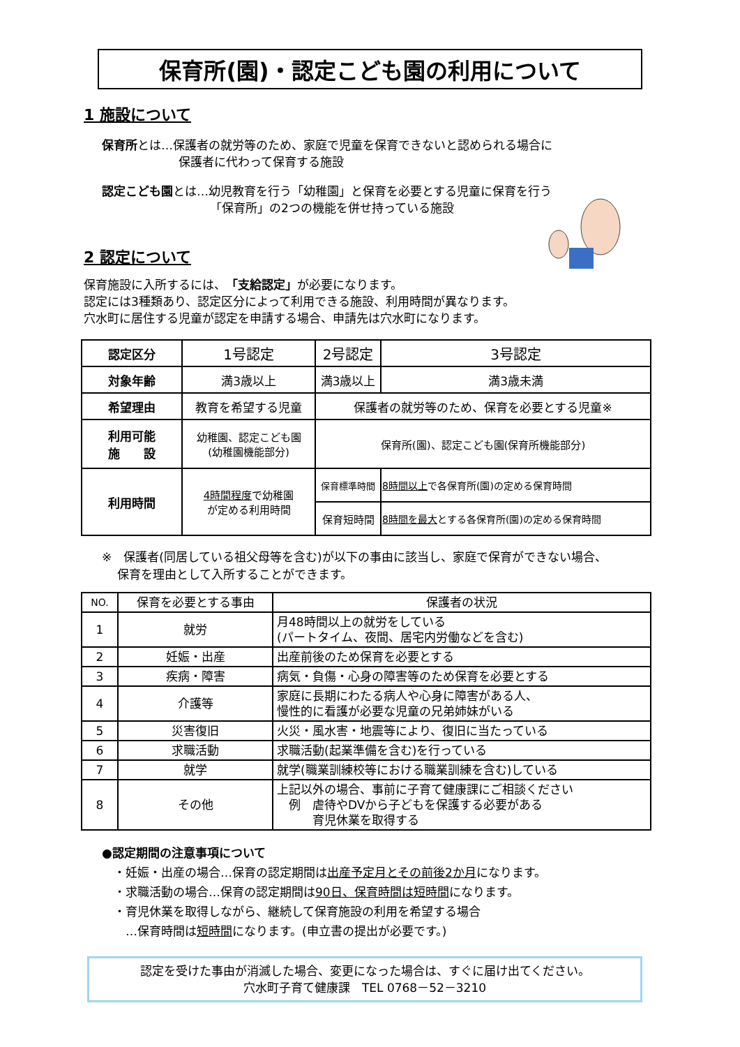保育所(園)・認定こども園の利用について
1 施設について
保育所とは…保護者の就労等のため、家庭で児童を保育できないと認められる場合に
保護者に代わって保育する施設
認定こども園とは…幼児教育を行う「幼稚園」と保育を必要とする児童に保育を行う
「保育所」の2つの機能を併せ持っている施設
2 認定について
保育施設に入所するには、「支給認定」が必要になります。
認定には3種類あり、認定区分によって利用できる施設、利用時間が異なります。
穴水町に居住する児童が認定を申請する場合、申請先は穴水町になります。
| 認定区分 | 1号認定 | 2号認定 | | 3号認定 |
| 対象年齢 | 満3歳以上 | 満3歳以上 | | 満3歳未満 |
| 希望理由 | 教育を希望する児童 | 保護者の就労等のため、保育を必要とする児童※ | | |
| 利用可能 施 設 | 幼稚園、認定こども園 (幼稚園機能部分) | 保育所(園)、認定こども園(保育所機能部分) | | |
| 利用時間 | 4時間程度 で幼稚園 が定める利用時間 | 保育標準時間 | 8時間以上 で各保育所(園)の定める保育時間 | |
| | | 保育短時間 | 8時間を最大 とする各保育所(園)の定める保育時間 | |
※　保護者(同居している祖父母等を含む)が以下の事由に該当し、家庭で保育ができない場合、
　 保育を理由として入所することができます。
| NO. | 保育を必要とする事由 | 保護者の状況 |
| --- | --- | --- |
| 1 | 就労 | 月48時間以上の就労をしている (パートタイム、夜間、居宅内労働などを含む) |
| 2 | 妊娠・出産 | 出産前後のため保育を必要とする |
| 3 | 疾病・障害 | 病気・負傷・心身の障害等のため保育を必要とする |
| 4 | 介護等 | 家庭に長期にわたる病人や心身に障害がある人、 慢性的に看護が必要な児童の兄弟姉妹がいる |
| 5 | 災害復旧 | 火災・風水害・地震等により、復旧に当たっている |
| 6 | 求職活動 | 求職活動(起業準備を含む)を行っている |
| 7 | 就学 | 就学(職業訓練校等における職業訓練を含む)している |
| 8 | その他 | 上記以外の場合、事前に子育て健康課にご相談ください 例 虐待やDVから子どもを保護する必要がある 育児休業を取得する |
●認定期間の注意事項について
　・妊娠・出産の場合…保育の認定期間は出産予定月とその前後2か月になります。
　・求職活動の場合…保育の認定期間は90日、保育時間は短時間になります。
　・育児休業を取得しながら、継続して保育施設の利用を希望する場合
　　…保育時間は短時間になります。(申立書の提出が必要です。)
認定を受けた事由が消滅した場合、変更になった場合は、すぐに届け出てください。
穴水町子育て健康課　TEL 0768－52－3210